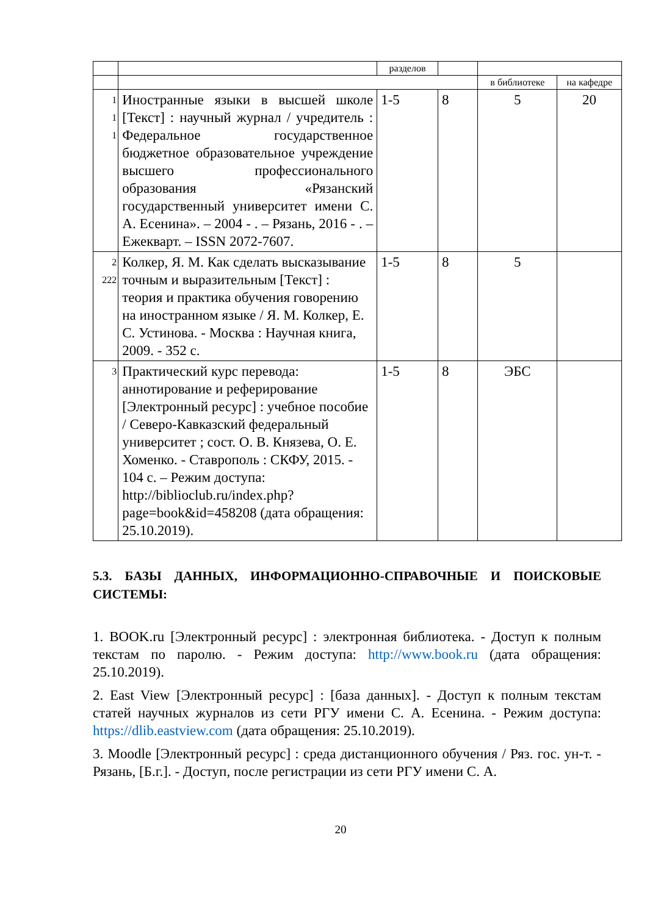| | | разделов | | | |
| | | | | в библиотеке | на кафедре |
| 1 1 1 | Иностранные языки в высшей школе [Текст] : научный журнал / учредитель : Федеральное государственное бюджетное образовательное учреждение высшего профессионального образования «Рязанский государственный университет имени С. А. Есенина». – 2004 - . – Рязань, 2016 - . – Ежекварт. – ISSN 2072-7607. | 1-5 | 8 | 5 | 20 |
| 2 222 | Колкер, Я. М. Как сделать высказывание точным и выразительным [Текст] : теория и практика обучения говорению на иностранном языке / Я. М. Колкер, Е. С. Устинова. - Москва : Научная книга, 2009. - 352 с. | 1-5 | 8 | 5 | |
| 3 | Практический курс перевода: аннотирование и реферирование [Электронный ресурс] : учебное пособие / Северо-Кавказский федеральный университет ; сост. О. В. Князева, О. Е. Хоменко. - Ставрополь : СКФУ, 2015. - 104 с. – Режим доступа: http://biblioclub.ru/index.php?page=book&id=458208 (дата обращения: 25.10.2019). | 1-5 | 8 | ЭБС | |
5.3. БАЗЫ ДАННЫХ, ИНФОРМАЦИОННО-СПРАВОЧНЫЕ И ПОИСКОВЫЕ СИСТЕМЫ:
1. BOOK.ru [Электронный ресурс] : электронная библиотека. - Доступ к полным текстам по паролю. - Режим доступа: http://www.book.ru (дата обращения: 25.10.2019).
2. East View [Электронный ресурс] : [база данных]. - Доступ к полным текстам статей научных журналов из сети РГУ имени С. А. Есенина. - Режим доступа: https://dlib.eastview.com (дата обращения: 25.10.2019).
3. Moodle [Электронный ресурс] : среда дистанционного обучения / Ряз. гос. ун-т. - Рязань, [Б.г.]. - Доступ, после регистрации из сети РГУ имени С. А.
20